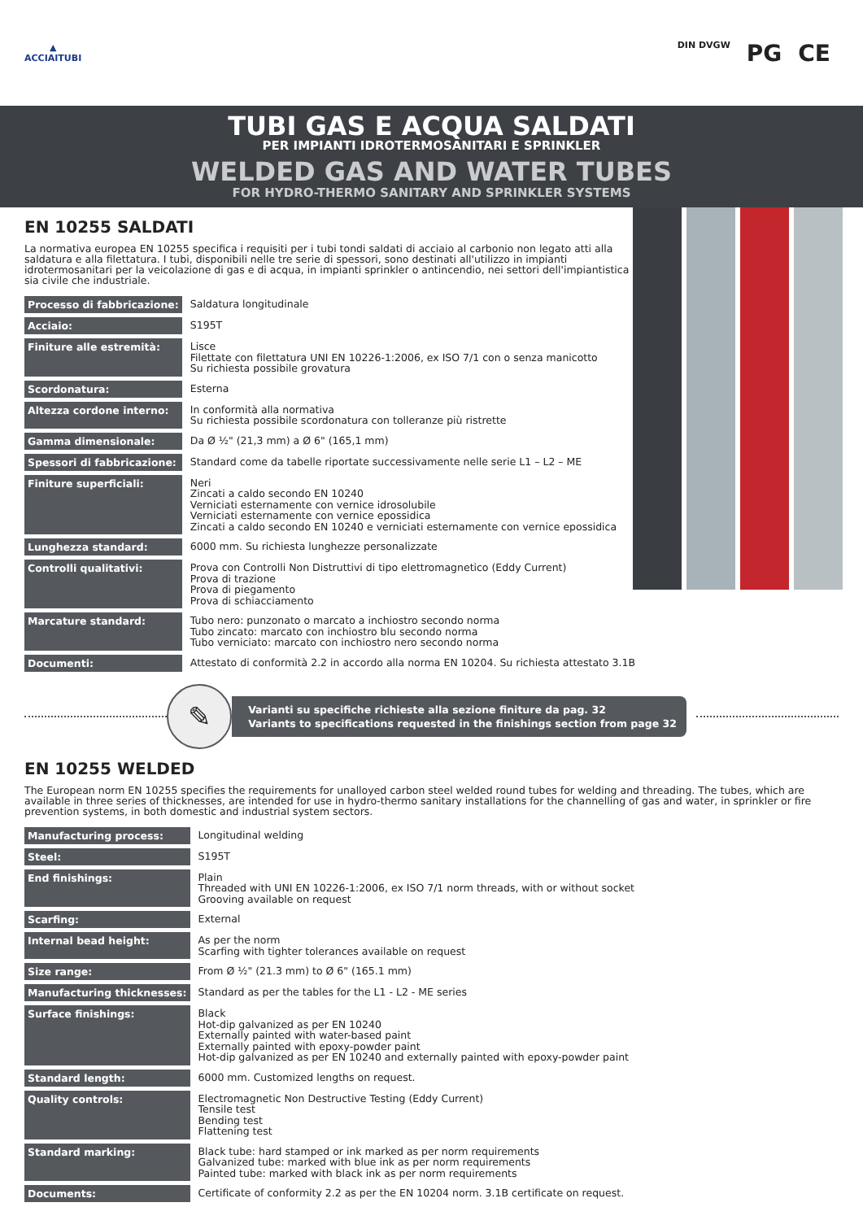▲
ACCIAITUBI
DIN DVGW PG CE
TUBI GAS E ACQUA SALDATI
PER IMPIANTI IDROTERMOSANITARI E SPRINKLER
WELDED GAS AND WATER TUBES
FOR HYDRO-THERMO SANITARY AND SPRINKLER SYSTEMS
EN 10255 SALDATI
La normativa europea EN 10255 specifica i requisiti per i tubi tondi saldati di acciaio al carbonio non legato atti alla saldatura e alla filettatura. I tubi, disponibili nelle tre serie di spessori, sono destinati all'utilizzo in impianti idrotermosanitari per la veicolazione di gas e di acqua, in impianti sprinkler o antincendio, nei settori dell'impiantistica sia civile che industriale.
| Processo di fabbricazione: | Saldatura longitudinale |
| Acciaio: | S195T |
| Finiture alle estremità: | Lisce Filettate con filettatura UNI EN 10226-1:2006, ex ISO 7/1 con o senza manicotto Su richiesta possibile grovatura |
| Scordonatura: | Esterna |
| Altezza cordone interno: | In conformità alla normativa Su richiesta possibile scordonatura con tolleranze più ristrette |
| Gamma dimensionale: | Da Ø ½" (21,3 mm) a Ø 6" (165,1 mm) |
| Spessori di fabbricazione: | Standard come da tabelle riportate successivamente nelle serie L1 – L2 – ME |
| Finiture superficiali: | Neri Zincati a caldo secondo EN 10240 Verniciati esternamente con vernice idrosolubile Verniciati esternamente con vernice epossidica Zincati a caldo secondo EN 10240 e verniciati esternamente con vernice epossidica |
| Lunghezza standard: | 6000 mm. Su richiesta lunghezze personalizzate |
| Controlli qualitativi: | Prova con Controlli Non Distruttivi di tipo elettromagnetico (Eddy Current) Prova di trazione Prova di piegamento Prova di schiacciamento |
| Marcature standard: | Tubo nero: punzonato o marcato a inchiostro secondo norma Tubo zincato: marcato con inchiostro blu secondo norma Tubo verniciato: marcato con inchiostro nero secondo norma |
| Documenti: | Attestato di conformità 2.2 in accordo alla norma EN 10204. Su richiesta attestato 3.1B |
✎
Varianti su specifiche richieste alla sezione finiture da pag. 32
Variants to specifications requested in the finishings section from page 32
EN 10255 WELDED
The European norm EN 10255 specifies the requirements for unalloyed carbon steel welded round tubes for welding and threading. The tubes, which are available in three series of thicknesses, are intended for use in hydro-thermo sanitary installations for the channelling of gas and water, in sprinkler or fire prevention systems, in both domestic and industrial system sectors.
| Manufacturing process: | Longitudinal welding |
| Steel: | S195T |
| End finishings: | Plain Threaded with UNI EN 10226-1:2006, ex ISO 7/1 norm threads, with or without socket Grooving available on request |
| Scarfing: | External |
| Internal bead height: | As per the norm Scarfing with tighter tolerances available on request |
| Size range: | From Ø ½" (21.3 mm) to Ø 6" (165.1 mm) |
| Manufacturing thicknesses: | Standard as per the tables for the L1 - L2 - ME series |
| Surface finishings: | Black Hot-dip galvanized as per EN 10240 Externally painted with water-based paint Externally painted with epoxy-powder paint Hot-dip galvanized as per EN 10240 and externally painted with epoxy-powder paint |
| Standard length: | 6000 mm. Customized lengths on request. |
| Quality controls: | Electromagnetic Non Destructive Testing (Eddy Current) Tensile test Bending test Flattening test |
| Standard marking: | Black tube: hard stamped or ink marked as per norm requirements Galvanized tube: marked with blue ink as per norm requirements Painted tube: marked with black ink as per norm requirements |
| Documents: | Certificate of conformity 2.2 as per the EN 10204 norm. 3.1B certificate on request. |